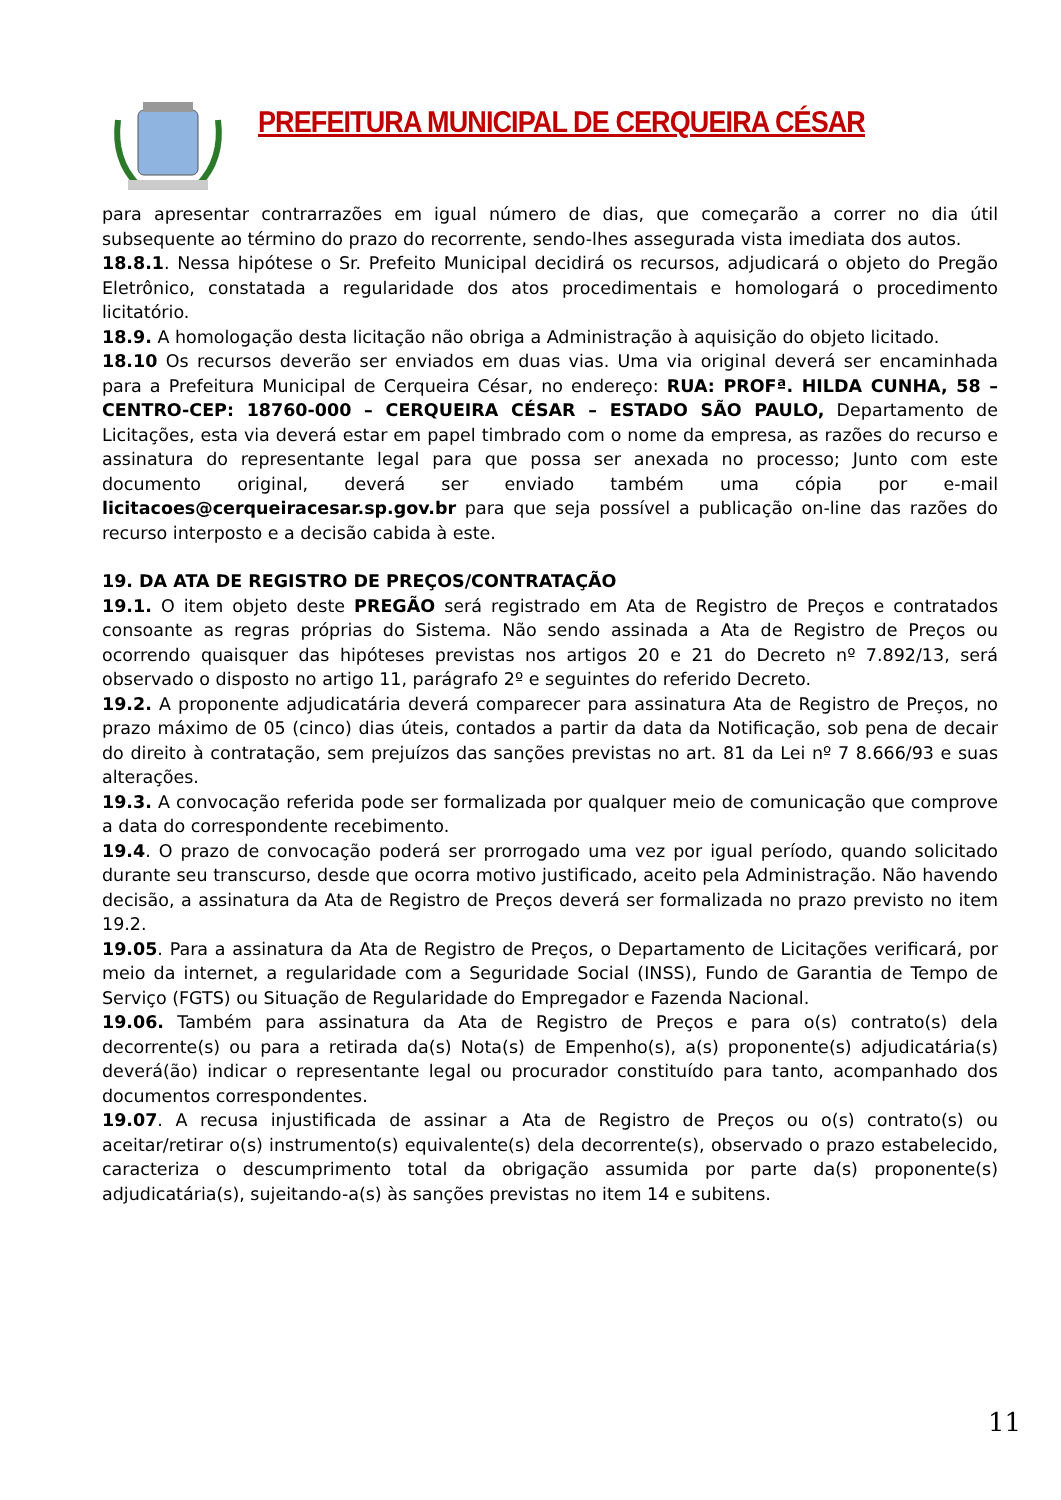PREFEITURA MUNICIPAL DE CERQUEIRA CÉSAR
para apresentar contrarrazões em igual número de dias, que começarão a correr no dia útil subsequente ao término do prazo do recorrente, sendo-lhes assegurada vista imediata dos autos.
18.8.1. Nessa hipótese o Sr. Prefeito Municipal decidirá os recursos, adjudicará o objeto do Pregão Eletrônico, constatada a regularidade dos atos procedimentais e homologará o procedimento licitatório.
18.9. A homologação desta licitação não obriga a Administração à aquisição do objeto licitado.
18.10 Os recursos deverão ser enviados em duas vias. Uma via original deverá ser encaminhada para a Prefeitura Municipal de Cerqueira César, no endereço: RUA: PROFª. HILDA CUNHA, 58 – CENTRO-CEP: 18760-000 – CERQUEIRA CÉSAR – ESTADO SÃO PAULO, Departamento de Licitações, esta via deverá estar em papel timbrado com o nome da empresa, as razões do recurso e assinatura do representante legal para que possa ser anexada no processo; Junto com este documento original, deverá ser enviado também uma cópia por e-mail licitacoes@cerqueiracesar.sp.gov.br para que seja possível a publicação on-line das razões do recurso interposto e a decisão cabida à este.
19. DA ATA DE REGISTRO DE PREÇOS/CONTRATAÇÃO
19.1. O item objeto deste PREGÃO será registrado em Ata de Registro de Preços e contratados consoante as regras próprias do Sistema. Não sendo assinada a Ata de Registro de Preços ou ocorrendo quaisquer das hipóteses previstas nos artigos 20 e 21 do Decreto nº 7.892/13, será observado o disposto no artigo 11, parágrafo 2º e seguintes do referido Decreto.
19.2. A proponente adjudicatária deverá comparecer para assinatura Ata de Registro de Preços, no prazo máximo de 05 (cinco) dias úteis, contados a partir da data da Notificação, sob pena de decair do direito à contratação, sem prejuízos das sanções previstas no art. 81 da Lei nº 7 8.666/93 e suas alterações.
19.3. A convocação referida pode ser formalizada por qualquer meio de comunicação que comprove a data do correspondente recebimento.
19.4. O prazo de convocação poderá ser prorrogado uma vez por igual período, quando solicitado durante seu transcurso, desde que ocorra motivo justificado, aceito pela Administração. Não havendo decisão, a assinatura da Ata de Registro de Preços deverá ser formalizada no prazo previsto no item 19.2.
19.05. Para a assinatura da Ata de Registro de Preços, o Departamento de Licitações verificará, por meio da internet, a regularidade com a Seguridade Social (INSS), Fundo de Garantia de Tempo de Serviço (FGTS) ou Situação de Regularidade do Empregador e Fazenda Nacional.
19.06. Também para assinatura da Ata de Registro de Preços e para o(s) contrato(s) dela decorrente(s) ou para a retirada da(s) Nota(s) de Empenho(s), a(s) proponente(s) adjudicatária(s) deverá(ão) indicar o representante legal ou procurador constituído para tanto, acompanhado dos documentos correspondentes.
19.07. A recusa injustificada de assinar a Ata de Registro de Preços ou o(s) contrato(s) ou aceitar/retirar o(s) instrumento(s) equivalente(s) dela decorrente(s), observado o prazo estabelecido, caracteriza o descumprimento total da obrigação assumida por parte da(s) proponente(s) adjudicatária(s), sujeitando-a(s) às sanções previstas no item 14 e subitens.
11